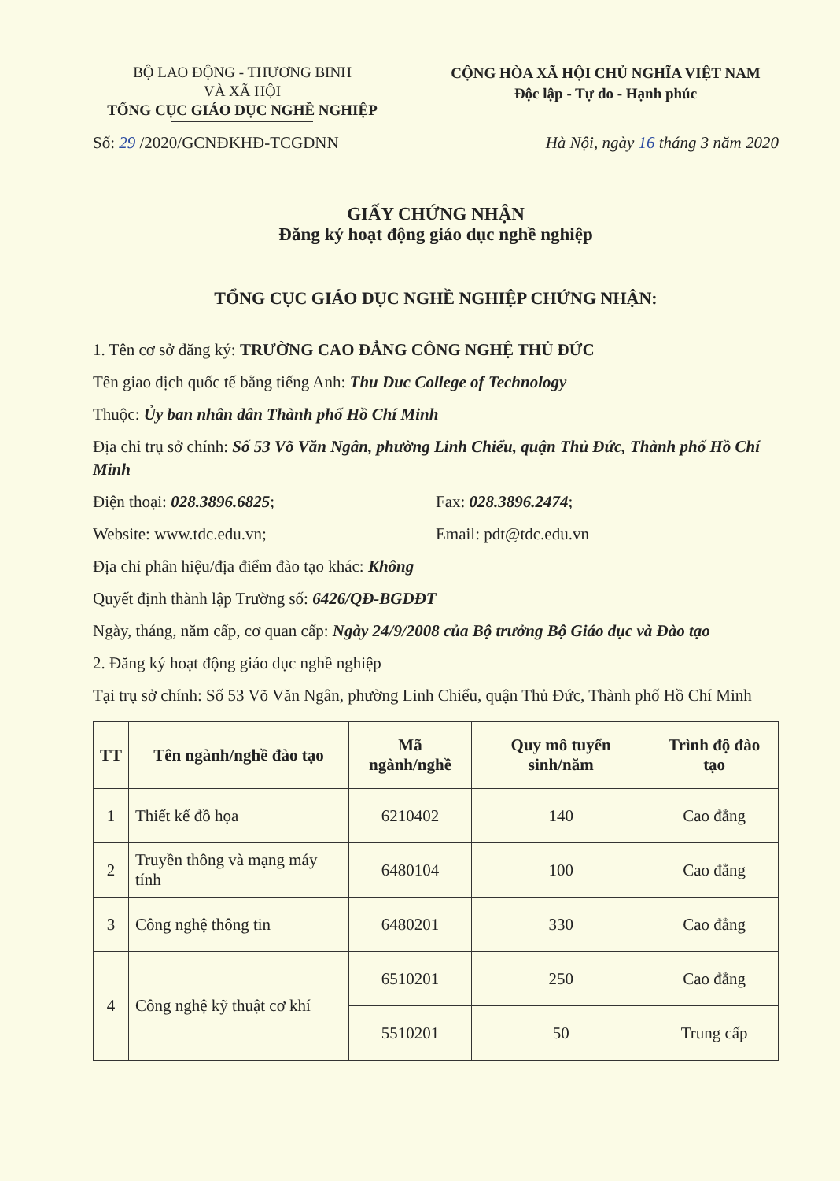BỘ LAO ĐỘNG - THƯƠNG BINH
VÀ XÃ HỘI
TỔNG CỤC GIÁO DỤC NGHỀ NGHIỆP
CỘNG HÒA XÃ HỘI CHỦ NGHĨA VIỆT NAM
Độc lập - Tự do - Hạnh phúc
Số: 29 /2020/GCNĐKHĐ-TCGDNN Hà Nội, ngày 16 tháng 3 năm 2020
GIẤY CHỨNG NHẬN
Đăng ký hoạt động giáo dục nghề nghiệp
TỔNG CỤC GIÁO DỤC NGHỀ NGHIỆP CHỨNG NHẬN:
1. Tên cơ sở đăng ký: TRƯỜNG CAO ĐẲNG CÔNG NGHỆ THỦ ĐỨC
Tên giao dịch quốc tế bằng tiếng Anh: Thu Duc College of Technology
Thuộc: Ủy ban nhân dân Thành phố Hồ Chí Minh
Địa chỉ trụ sở chính: Số 53 Võ Văn Ngân, phường Linh Chiểu, quận Thủ Đức, Thành phố Hồ Chí Minh
Điện thoại: 028.3896.6825; Fax: 028.3896.2474;
Website: www.tdc.edu.vn; Email: pdt@tdc.edu.vn
Địa chỉ phân hiệu/địa điểm đào tạo khác: Không
Quyết định thành lập Trường số: 6426/QĐ-BGDĐT
Ngày, tháng, năm cấp, cơ quan cấp: Ngày 24/9/2008 của Bộ trưởng Bộ Giáo dục và Đào tạo
2. Đăng ký hoạt động giáo dục nghề nghiệp
Tại trụ sở chính: Số 53 Võ Văn Ngân, phường Linh Chiểu, quận Thủ Đức, Thành phố Hồ Chí Minh
| TT | Tên ngành/nghề đào tạo | Mã ngành/nghề | Quy mô tuyển sinh/năm | Trình độ đào tạo |
| --- | --- | --- | --- | --- |
| 1 | Thiết kế đồ họa | 6210402 | 140 | Cao đẳng |
| 2 | Truyền thông và mạng máy tính | 6480104 | 100 | Cao đẳng |
| 3 | Công nghệ thông tin | 6480201 | 330 | Cao đẳng |
| 4 | Công nghệ kỹ thuật cơ khí | 6510201 | 250 | Cao đẳng |
| | | 5510201 | 50 | Trung cấp |